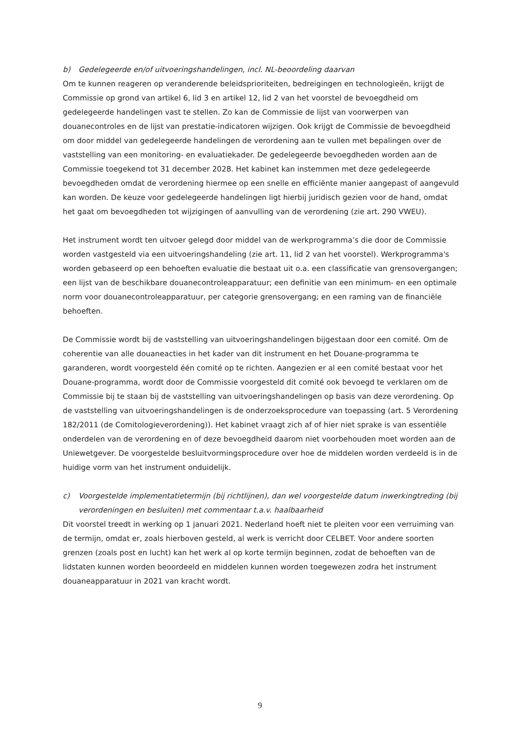b) Gedelegeerde en/of uitvoeringshandelingen, incl. NL-beoordeling daarvan
Om te kunnen reageren op veranderende beleidsprioriteiten, bedreigingen en technologieën, krijgt de Commissie op grond van artikel 6, lid 3 en artikel 12, lid 2 van het voorstel de bevoegdheid om gedelegeerde handelingen vast te stellen. Zo kan de Commissie de lijst van voorwerpen van douanecontroles en de lijst van prestatie-indicatoren wijzigen. Ook krijgt de Commissie de bevoegdheid om door middel van gedelegeerde handelingen de verordening aan te vullen met bepalingen over de vaststelling van een monitoring- en evaluatiekader. De gedelegeerde bevoegdheden worden aan de Commissie toegekend tot 31 december 2028. Het kabinet kan instemmen met deze gedelegeerde bevoegdheden omdat de verordening hiermee op een snelle en efficiënte manier aangepast of aangevuld kan worden. De keuze voor gedelegeerde handelingen ligt hierbij juridisch gezien voor de hand, omdat het gaat om bevoegdheden tot wijzigingen of aanvulling van de verordening (zie art. 290 VWEU).
Het instrument wordt ten uitvoer gelegd door middel van de werkprogramma’s die door de Commissie worden vastgesteld via een uitvoeringshandeling (zie art. 11, lid 2 van het voorstel). Werkprogramma's worden gebaseerd op een behoeften evaluatie die bestaat uit o.a. een classificatie van grensovergangen; een lijst van de beschikbare douanecontroleapparatuur; een definitie van een minimum- en een optimale norm voor douanecontroleapparatuur, per categorie grensovergang; en een raming van de financiële behoeften.
De Commissie wordt bij de vaststelling van uitvoeringshandelingen bijgestaan door een comité. Om de coherentie van alle douaneacties in het kader van dit instrument en het Douane-programma te garanderen, wordt voorgesteld één comité op te richten. Aangezien er al een comité bestaat voor het Douane-programma, wordt door de Commissie voorgesteld dit comité ook bevoegd te verklaren om de Commissie bij te staan bij de vaststelling van uitvoeringshandelingen op basis van deze verordening. Op de vaststelling van uitvoeringshandelingen is de onderzoeksprocedure van toepassing (art. 5 Verordening 182/2011 (de Comitologieverordening)). Het kabinet vraagt zich af of hier niet sprake is van essentiële onderdelen van de verordening en of deze bevoegdheid daarom niet voorbehouden moet worden aan de Uniewetgever. De voorgestelde besluitvormingsprocedure over hoe de middelen worden verdeeld is in de huidige vorm van het instrument onduidelijk.
c) Voorgestelde implementatietermijn (bij richtlijnen), dan wel voorgestelde datum inwerkingtreding (bij verordeningen en besluiten) met commentaar t.a.v. haalbaarheid
Dit voorstel treedt in werking op 1 januari 2021. Nederland hoeft niet te pleiten voor een verruiming van de termijn, omdat er, zoals hierboven gesteld, al werk is verricht door CELBET. Voor andere soorten grenzen (zoals post en lucht) kan het werk al op korte termijn beginnen, zodat de behoeften van de lidstaten kunnen worden beoordeeld en middelen kunnen worden toegewezen zodra het instrument douaneapparatuur in 2021 van kracht wordt.
9